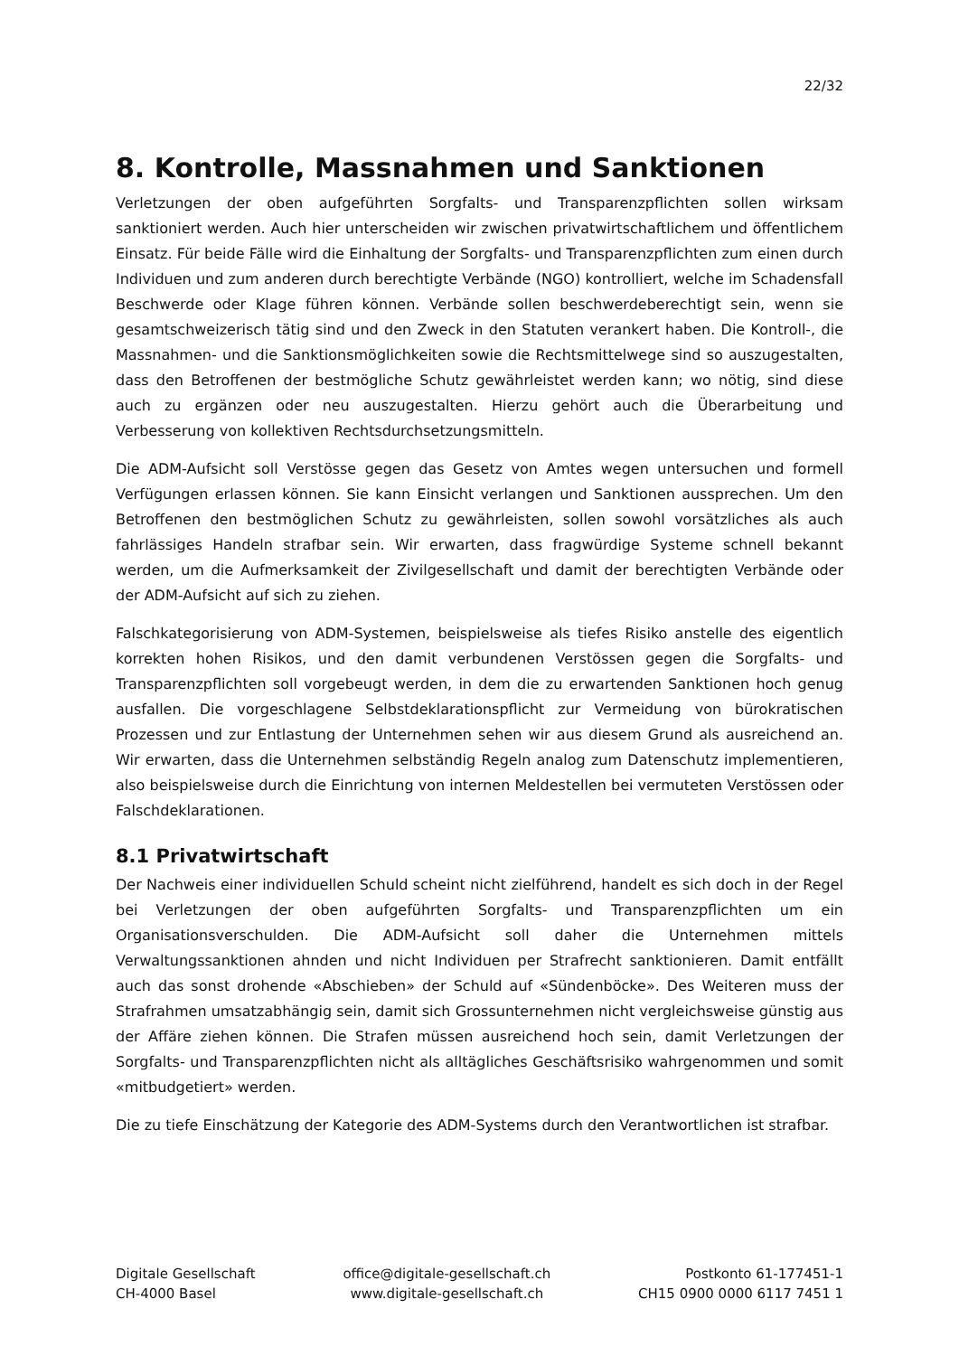22/32
8. Kontrolle, Massnahmen und Sanktionen
Verletzungen der oben aufgeführten Sorgfalts- und Transparenzpflichten sollen wirksam sanktioniert werden. Auch hier unterscheiden wir zwischen privatwirtschaftlichem und öffentlichem Einsatz. Für beide Fälle wird die Einhaltung der Sorgfalts- und Transparenzpflichten zum einen durch Individuen und zum anderen durch berechtigte Verbände (NGO) kontrolliert, welche im Schadensfall Beschwerde oder Klage führen können. Verbände sollen beschwerdeberechtigt sein, wenn sie gesamtschweizerisch tätig sind und den Zweck in den Statuten verankert haben. Die Kontroll-, die Massnahmen- und die Sanktionsmöglichkeiten sowie die Rechtsmittelwege sind so auszugestalten, dass den Betroffenen der bestmögliche Schutz gewährleistet werden kann; wo nötig, sind diese auch zu ergänzen oder neu auszugestalten. Hierzu gehört auch die Überarbeitung und Verbesserung von kollektiven Rechtsdurchsetzungsmitteln.
Die ADM-Aufsicht soll Verstösse gegen das Gesetz von Amtes wegen untersuchen und formell Verfügungen erlassen können. Sie kann Einsicht verlangen und Sanktionen aussprechen. Um den Betroffenen den bestmöglichen Schutz zu gewährleisten, sollen sowohl vorsätzliches als auch fahrlässiges Handeln strafbar sein. Wir erwarten, dass fragwürdige Systeme schnell bekannt werden, um die Aufmerksamkeit der Zivilgesellschaft und damit der berechtigten Verbände oder der ADM-Aufsicht auf sich zu ziehen.
Falschkategorisierung von ADM-Systemen, beispielsweise als tiefes Risiko anstelle des eigentlich korrekten hohen Risikos, und den damit verbundenen Verstössen gegen die Sorgfalts- und Transparenzpflichten soll vorgebeugt werden, in dem die zu erwartenden Sanktionen hoch genug ausfallen. Die vorgeschlagene Selbstdeklarationspflicht zur Vermeidung von bürokratischen Prozessen und zur Entlastung der Unternehmen sehen wir aus diesem Grund als ausreichend an. Wir erwarten, dass die Unternehmen selbständig Regeln analog zum Datenschutz implementieren, also beispielsweise durch die Einrichtung von internen Meldestellen bei vermuteten Verstössen oder Falschdeklarationen.
8.1 Privatwirtschaft
Der Nachweis einer individuellen Schuld scheint nicht zielführend, handelt es sich doch in der Regel bei Verletzungen der oben aufgeführten Sorgfalts- und Transparenzpflichten um ein Organisationsverschulden. Die ADM-Aufsicht soll daher die Unternehmen mittels Verwaltungssanktionen ahnden und nicht Individuen per Strafrecht sanktionieren. Damit entfällt auch das sonst drohende «Abschieben» der Schuld auf «Sündenböcke». Des Weiteren muss der Strafrahmen umsatzabhängig sein, damit sich Grossunternehmen nicht vergleichsweise günstig aus der Affäre ziehen können. Die Strafen müssen ausreichend hoch sein, damit Verletzungen der Sorgfalts- und Transparenzpflichten nicht als alltägliches Geschäftsrisiko wahrgenommen und somit «mitbudgetiert» werden.
Die zu tiefe Einschätzung der Kategorie des ADM-Systems durch den Verantwortlichen ist strafbar.
Digitale Gesellschaft
CH-4000 Basel
office@digitale-gesellschaft.ch
www.digitale-gesellschaft.ch
Postkonto 61-177451-1
CH15 0900 0000 6117 7451 1